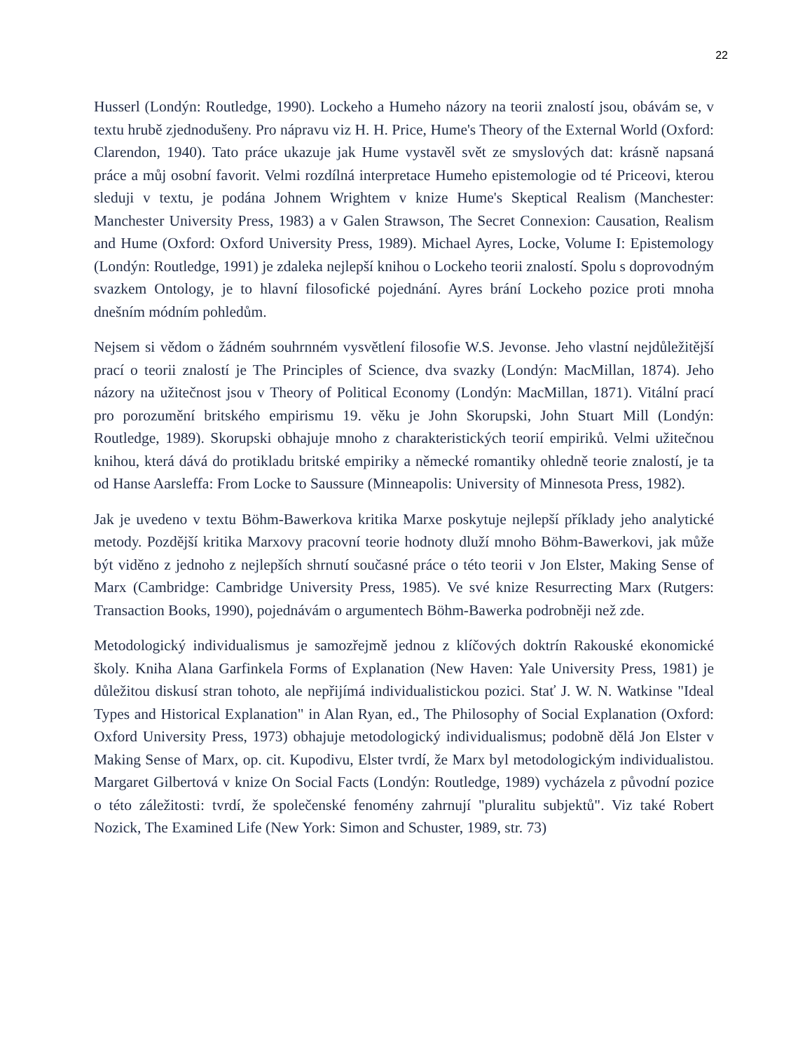22
Husserl (Londýn: Routledge, 1990). Lockeho a Humeho názory na teorii znalostí jsou, obávám se, v textu hrubě zjednodušeny. Pro nápravu viz H. H. Price, Hume's Theory of the External World (Oxford: Clarendon, 1940). Tato práce ukazuje jak Hume vystavěl svět ze smyslových dat: krásně napsaná práce a můj osobní favorit. Velmi rozdílná interpretace Humeho epistemologie od té Priceovi, kterou sleduji v textu, je podána Johnem Wrightem v knize Hume's Skeptical Realism (Manchester: Manchester University Press, 1983) a v Galen Strawson, The Secret Connexion: Causation, Realism and Hume (Oxford: Oxford University Press, 1989). Michael Ayres, Locke, Volume I: Epistemology (Londýn: Routledge, 1991) je zdaleka nejlepší knihou o Lockeho teorii znalostí. Spolu s doprovodným svazkem Ontology, je to hlavní filosofické pojednání. Ayres brání Lockeho pozice proti mnoha dnešním módním pohledům.
Nejsem si vědom o žádném souhrnném vysvětlení filosofie W.S. Jevonse. Jeho vlastní nejdůležitější prací o teorii znalostí je The Principles of Science, dva svazky (Londýn: MacMillan, 1874). Jeho názory na užitečnost jsou v Theory of Political Economy (Londýn: MacMillan, 1871). Vitální prací pro porozumění britského empirismu 19. věku je John Skorupski, John Stuart Mill (Londýn: Routledge, 1989). Skorupski obhajuje mnoho z charakteristických teorií empiriků. Velmi užitečnou knihou, která dává do protikladu britské empiriky a německé romantiky ohledně teorie znalostí, je ta od Hanse Aarsleffa: From Locke to Saussure (Minneapolis: University of Minnesota Press, 1982).
Jak je uvedeno v textu Böhm-Bawerkova kritika Marxe poskytuje nejlepší příklady jeho analytické metody. Pozdější kritika Marxovy pracovní teorie hodnoty dluží mnoho Böhm-Bawerkovi, jak může být viděno z jednoho z nejlepších shrnutí současné práce o této teorii v Jon Elster, Making Sense of Marx (Cambridge: Cambridge University Press, 1985). Ve své knize Resurrecting Marx (Rutgers: Transaction Books, 1990), pojednávám o argumentech Böhm-Bawerka podrobněji než zde.
Metodologický individualismus je samozřejmě jednou z klíčových doktrín Rakouské ekonomické školy. Kniha Alana Garfinkela Forms of Explanation (New Haven: Yale University Press, 1981) je důležitou diskusí stran tohoto, ale nepřijímá individualistickou pozici. Stať J. W. N. Watkinse "Ideal Types and Historical Explanation" in Alan Ryan, ed., The Philosophy of Social Explanation (Oxford: Oxford University Press, 1973) obhajuje metodologický individualismus; podobně dělá Jon Elster v Making Sense of Marx, op. cit. Kupodivu, Elster tvrdí, že Marx byl metodologickým individualistou. Margaret Gilbertová v knize On Social Facts (Londýn: Routledge, 1989) vycházela z původní pozice o této záležitosti: tvrdí, že společenské fenomény zahrnují "pluralitu subjektů". Viz také Robert Nozick, The Examined Life (New York: Simon and Schuster, 1989, str. 73)